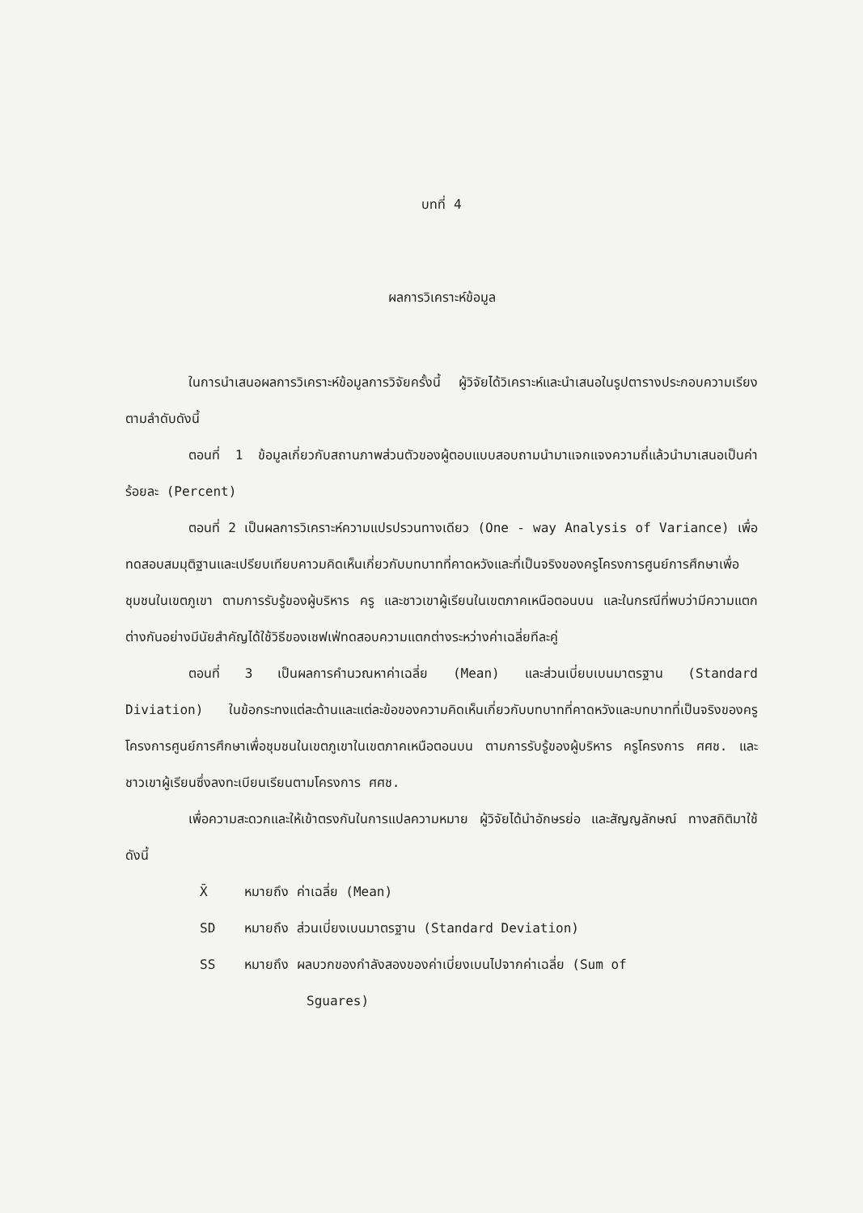บทที่ 4
ผลการวิเคราะห์ข้อมูล
ในการนำเสนอผลการวิเคราะห์ข้อมูลการวิจัยครั้งนี้ ผู้วิจัยได้วิเคราะห์และนำเสนอในรูปตารางประกอบความเรียงตามลำดับดังนี้
ตอนที่ 1 ข้อมูลเกี่ยวกับสถานภาพส่วนตัวของผู้ตอบแบบสอบถามนำมาแจกแจงความถี่แล้วนำมาเสนอเป็นค่าร้อยละ (Percent)
ตอนที่ 2 เป็นผลการวิเคราะห์ความแปรปรวนทางเดียว (One - way Analysis of Variance) เพื่อทดสอบสมมุติฐานและเปรียบเทียบคาวมคิดเห็นเกี่ยวกับบทบาทที่คาดหวังและที่เป็นจริงของครูโครงการศูนย์การศึกษาเพื่อชุมชนในเขตภูเขา ตามการรับรู้ของผู้บริหาร ครู และชาวเขาผู้เรียนในเขตภาคเหนือตอนบน และในกรณีที่พบว่ามีความแตกต่างกันอย่างมีนัยสำคัญได้ใช้วิธีของเชฟเฟ่ทดสอบความแตกต่างระหว่างค่าเฉลี่ยทีละคู่
ตอนที่ 3 เป็นผลการคำนวณหาค่าเฉลี่ย (Mean) และส่วนเบี่ยบเบนมาตรฐาน (Standard Diviation) ในข้อกระทงแต่ละด้านและแต่ละข้อของความคิดเห็นเกี่ยวกับบทบาทที่คาดหวังและบทบาทที่เป็นจริงของครูโครงการศูนย์การศึกษาเพื่อชุมชนในเขตภูเขาในเขตภาคเหนือตอนบน ตามการรับรู้ของผู้บริหาร ครูโครงการ ศศช. และชาวเขาผู้เรียนซึ่งลงทะเบียนเรียนตามโครงการ ศศช.
เพื่อความสะดวกและให้เข้าตรงกันในการแปลความหมาย ผู้วิจัยได้นำอักษรย่อ และสัญญลักษณ์ ทางสถิติมาใช้ดังนี้
X̄ หมายถึง ค่าเฉลี่ย (Mean)
SD หมายถึง ส่วนเบี่ยงเบนมาตรฐาน (Standard Deviation)
SS หมายถึง ผลบวกของกำลังสองของค่าเบี่ยงเบนไปจากค่าเฉลี่ย (Sum of
Sguares)